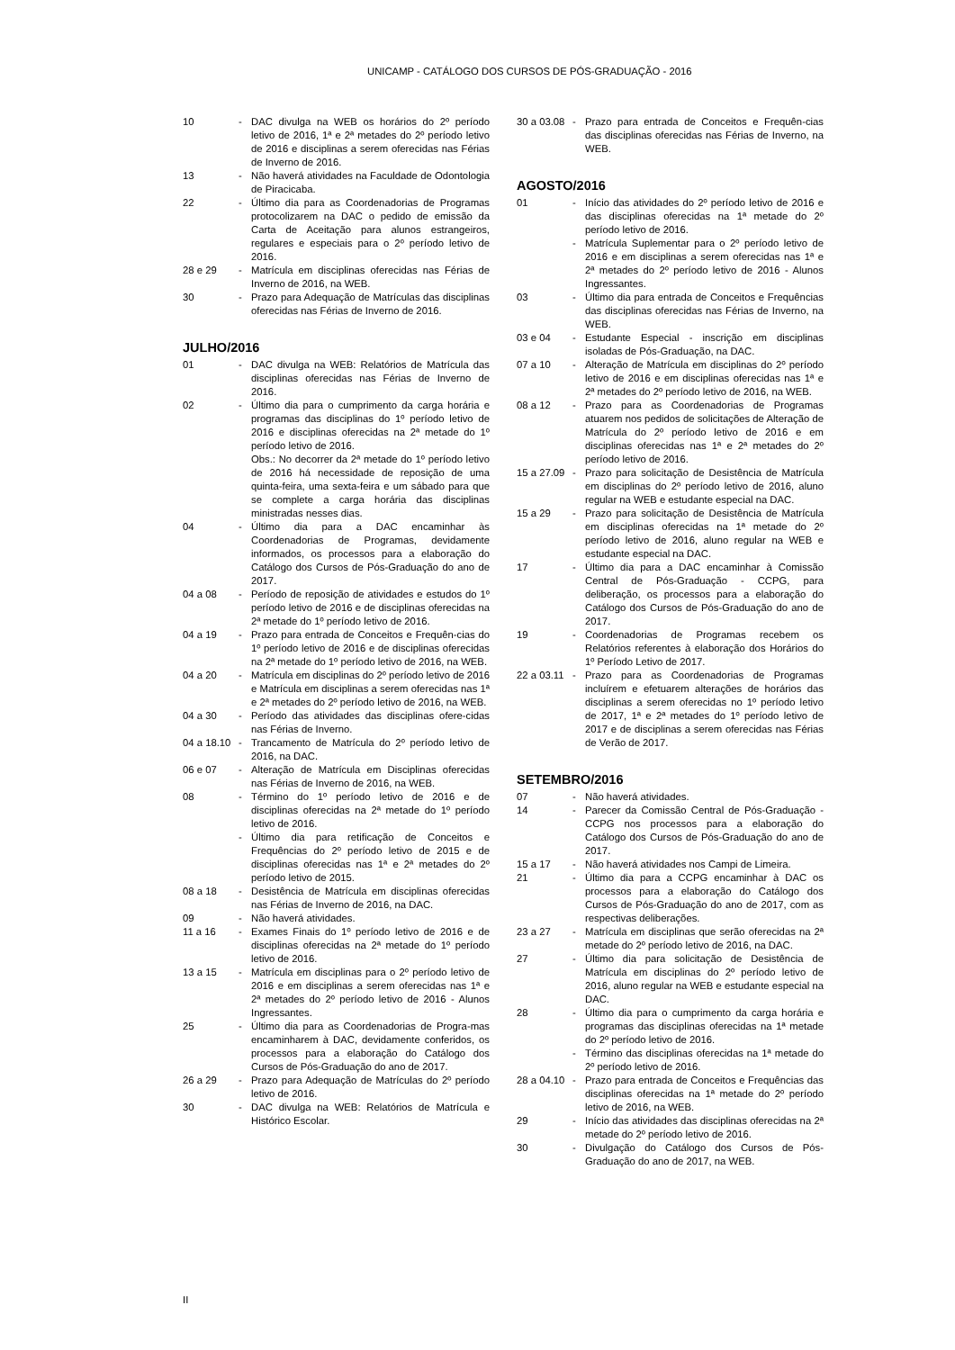UNICAMP - CATÁLOGO DOS CURSOS DE PÓS-GRADUAÇÃO - 2016
10 - DAC divulga na WEB os horários do 2º período letivo de 2016, 1ª e 2ª metades do 2º período letivo de 2016 e disciplinas a serem oferecidas nas Férias de Inverno de 2016.
13 - Não haverá atividades na Faculdade de Odontologia de Piracicaba.
22 - Último dia para as Coordenadorias de Programas protocolizarem na DAC o pedido de emissão da Carta de Aceitação para alunos estrangeiros, regulares e especiais para o 2º período letivo de 2016.
28 e 29 - Matrícula em disciplinas oferecidas nas Férias de Inverno de 2016, na WEB.
30 - Prazo para Adequação de Matrículas das disciplinas oferecidas nas Férias de Inverno de 2016.
JULHO/2016
01 - DAC divulga na WEB: Relatórios de Matrícula das disciplinas oferecidas nas Férias de Inverno de 2016.
02 - Último dia para o cumprimento da carga horária e programas das disciplinas do 1º período letivo de 2016 e disciplinas oferecidas na 2ª metade do 1º período letivo de 2016.
Obs.: No decorrer da 2ª metade do 1º período letivo de 2016 há necessidade de reposição de uma quinta-feira, uma sexta-feira e um sábado para que se complete a carga horária das disciplinas ministradas nesses dias.
04 - Último dia para a DAC encaminhar às Coordenadorias de Programas, devidamente informados, os processos para a elaboração do Catálogo dos Cursos de Pós-Graduação do ano de 2017.
04 a 08 - Período de reposição de atividades e estudos do 1º período letivo de 2016 e de disciplinas oferecidas na 2ª metade do 1º período letivo de 2016.
04 a 19 - Prazo para entrada de Conceitos e Frequên-cias do 1º período letivo de 2016 e de disciplinas oferecidas na 2ª metade do 1º período letivo de 2016, na WEB.
04 a 20 - Matrícula em disciplinas do 2º período letivo de 2016 e Matrícula em disciplinas a serem oferecidas nas 1ª e 2ª metades do 2º período letivo de 2016, na WEB.
04 a 30 - Período das atividades das disciplinas ofere-cidas nas Férias de Inverno.
04 a 18.10
- Trancamento de Matrícula do 2º período letivo de 2016, na DAC.
06 e 07 - Alteração de Matrícula em Disciplinas oferecidas nas Férias de Inverno de 2016, na WEB.
08 - Término do 1º período letivo de 2016 e de disciplinas oferecidas na 2ª metade do 1º período letivo de 2016.
- Último dia para retificação de Conceitos e Frequências do 2º período letivo de 2015 e de disciplinas oferecidas nas 1ª e 2ª metades do 2º período letivo de 2015.
08 a 18 - Desistência de Matrícula em disciplinas oferecidas nas Férias de Inverno de 2016, na DAC.
09 - Não haverá atividades.
11 a 16 - Exames Finais do 1º período letivo de 2016 e de disciplinas oferecidas na 2ª metade do 1º período letivo de 2016.
13 a 15 - Matrícula em disciplinas para o 2º período letivo de 2016 e em disciplinas a serem oferecidas nas 1ª e 2ª metades do 2º período letivo de 2016 - Alunos Ingressantes.
25 - Último dia para as Coordenadorias de Progra-mas encaminharem à DAC, devidamente conferidos, os processos para a elaboração do Catálogo dos Cursos de Pós-Graduação do ano de 2017.
26 a 29 - Prazo para Adequação de Matrículas do 2º período letivo de 2016.
30 - DAC divulga na WEB: Relatórios de Matrícula e Histórico Escolar.
30 a 03.08
- Prazo para entrada de Conceitos e Frequên-cias das disciplinas oferecidas nas Férias de Inverno, na WEB.
AGOSTO/2016
01 - Início das atividades do 2º período letivo de 2016 e das disciplinas oferecidas na 1ª metade do 2º período letivo de 2016.
- Matrícula Suplementar para o 2º período letivo de 2016 e em disciplinas a serem oferecidas nas 1ª e 2ª metades do 2º período letivo de 2016 - Alunos Ingressantes.
03 - Último dia para entrada de Conceitos e Frequências das disciplinas oferecidas nas Férias de Inverno, na WEB.
03 e 04 - Estudante Especial - inscrição em disciplinas isoladas de Pós-Graduação, na DAC.
07 a 10 - Alteração de Matrícula em disciplinas do 2º período letivo de 2016 e em disciplinas oferecidas nas 1ª e 2ª metades do 2º período letivo de 2016, na WEB.
08 a 12 - Prazo para as Coordenadorias de Programas atuarem nos pedidos de solicitações de Alteração de Matrícula do 2º período letivo de 2016 e em disciplinas oferecidas nas 1ª e 2ª metades do 2º período letivo de 2016.
15 a 27.09
- Prazo para solicitação de Desistência de Matrícula em disciplinas do 2º período letivo de 2016, aluno regular na WEB e estudante especial na DAC.
15 a 29 - Prazo para solicitação de Desistência de Matrícula em disciplinas oferecidas na 1ª metade do 2º período letivo de 2016, aluno regular na WEB e estudante especial na DAC.
17 - Último dia para a DAC encaminhar à Comissão Central de Pós-Graduação - CCPG, para deliberação, os processos para a elaboração do Catálogo dos Cursos de Pós-Graduação do ano de 2017.
19 - Coordenadorias de Programas recebem os Relatórios referentes à elaboração dos Horários do 1º Período Letivo de 2017.
22 a 03.11
- Prazo para as Coordenadorias de Programas incluírem e efetuarem alterações de horários das disciplinas a serem oferecidas no 1º período letivo de 2017, 1ª e 2ª metades do 1º período letivo de 2017 e de disciplinas a serem oferecidas nas Férias de Verão de 2017.
SETEMBRO/2016
07 - Não haverá atividades.
14 - Parecer da Comissão Central de Pós-Graduação - CCPG nos processos para a elaboração do Catálogo dos Cursos de Pós-Graduação do ano de 2017.
15 a 17 - Não haverá atividades nos Campi de Limeira.
21 - Último dia para a CCPG encaminhar à DAC os processos para a elaboração do Catálogo dos Cursos de Pós-Graduação do ano de 2017, com as respectivas deliberações.
23 a 27 - Matrícula em disciplinas que serão oferecidas na 2ª metade do 2º período letivo de 2016, na DAC.
27 - Último dia para solicitação de Desistência de Matrícula em disciplinas do 2º período letivo de 2016, aluno regular na WEB e estudante especial na DAC.
28 - Último dia para o cumprimento da carga horária e programas das disciplinas oferecidas na 1ª metade do 2º período letivo de 2016.
- Término das disciplinas oferecidas na 1ª metade do 2º período letivo de 2016.
28 a 04.10
- Prazo para entrada de Conceitos e Frequências das disciplinas oferecidas na 1ª metade do 2º período letivo de 2016, na WEB.
29 - Início das atividades das disciplinas oferecidas na 2ª metade do 2º período letivo de 2016.
30 - Divulgação do Catálogo dos Cursos de Pós-Graduação do ano de 2017, na WEB.
II